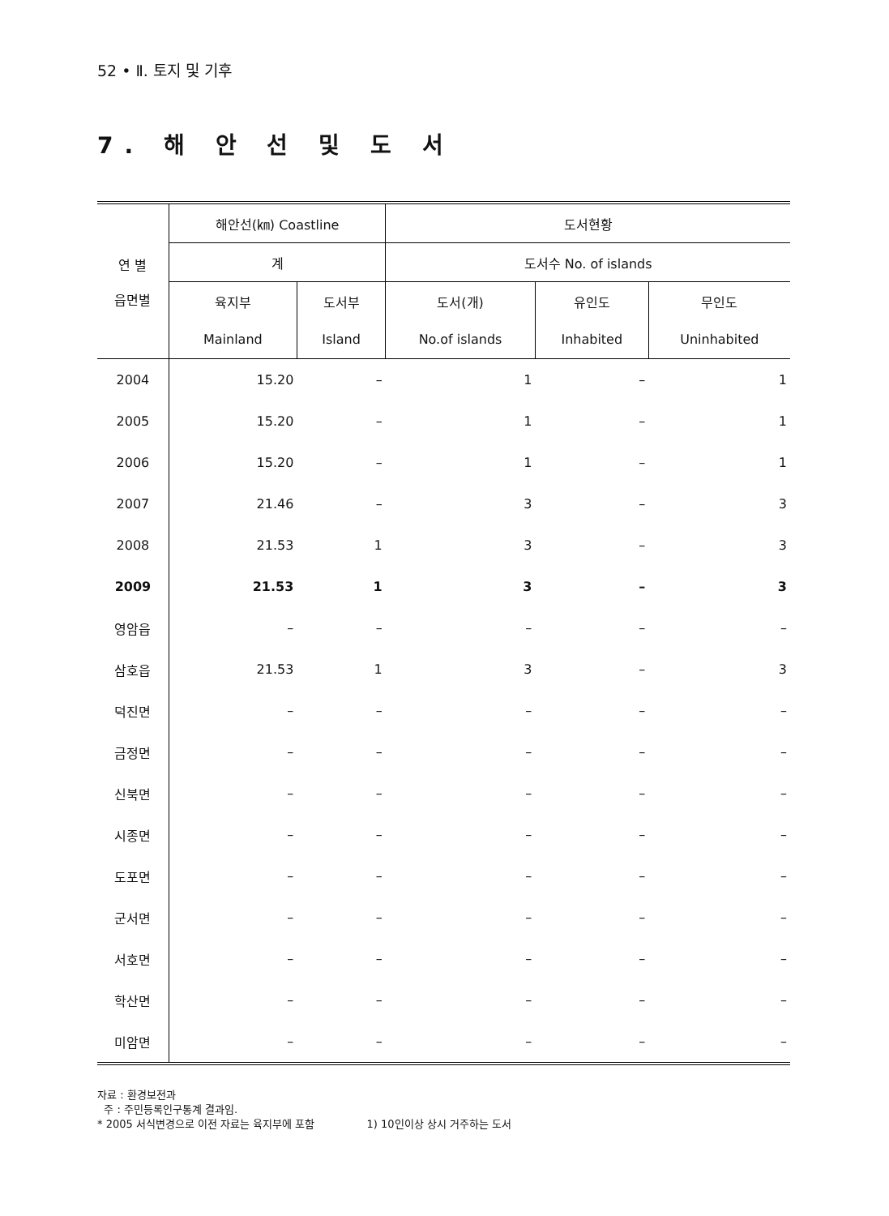52 • Ⅱ. 토지 및 기후
7. 해 안 선 및 도 서
| 연 별 읍면별 | 해안선(㎞) Coastline | | 도서현황 | | |
| --- | --- | --- | --- | --- | --- |
| | 계 | | 도서수 No. of islands | | |
| | 육지부 | 도서부 | 도서(개) | 유인도 | 무인도 |
| | Mainland | Island | No.of islands | Inhabited | Uninhabited |
| 2004 | 15.20 | – | 1 | – | 1 |
| 2005 | 15.20 | – | 1 | – | 1 |
| 2006 | 15.20 | – | 1 | – | 1 |
| 2007 | 21.46 | – | 3 | – | 3 |
| 2008 | 21.53 | 1 | 3 | – | 3 |
| 2009 | 21.53 | 1 | 3 | – | 3 |
| 영암읍 | – | – | – | – | – |
| 삼호읍 | 21.53 | 1 | 3 | – | 3 |
| 덕진면 | – | – | – | – | – |
| 금정면 | – | – | – | – | – |
| 신북면 | – | – | – | – | – |
| 시종면 | – | – | – | – | – |
| 도포면 | – | – | – | – | – |
| 군서면 | – | – | – | – | – |
| 서호면 | – | – | – | – | – |
| 학산면 | – | – | – | – | – |
| 미암면 | – | – | – | – | – |
자료 : 환경보전과
주 : 주민등록인구통계 결과임.
* 2005 서식변경으로 이전 자료는 육지부에 포함 1) 10인이상 상시 거주하는 도서